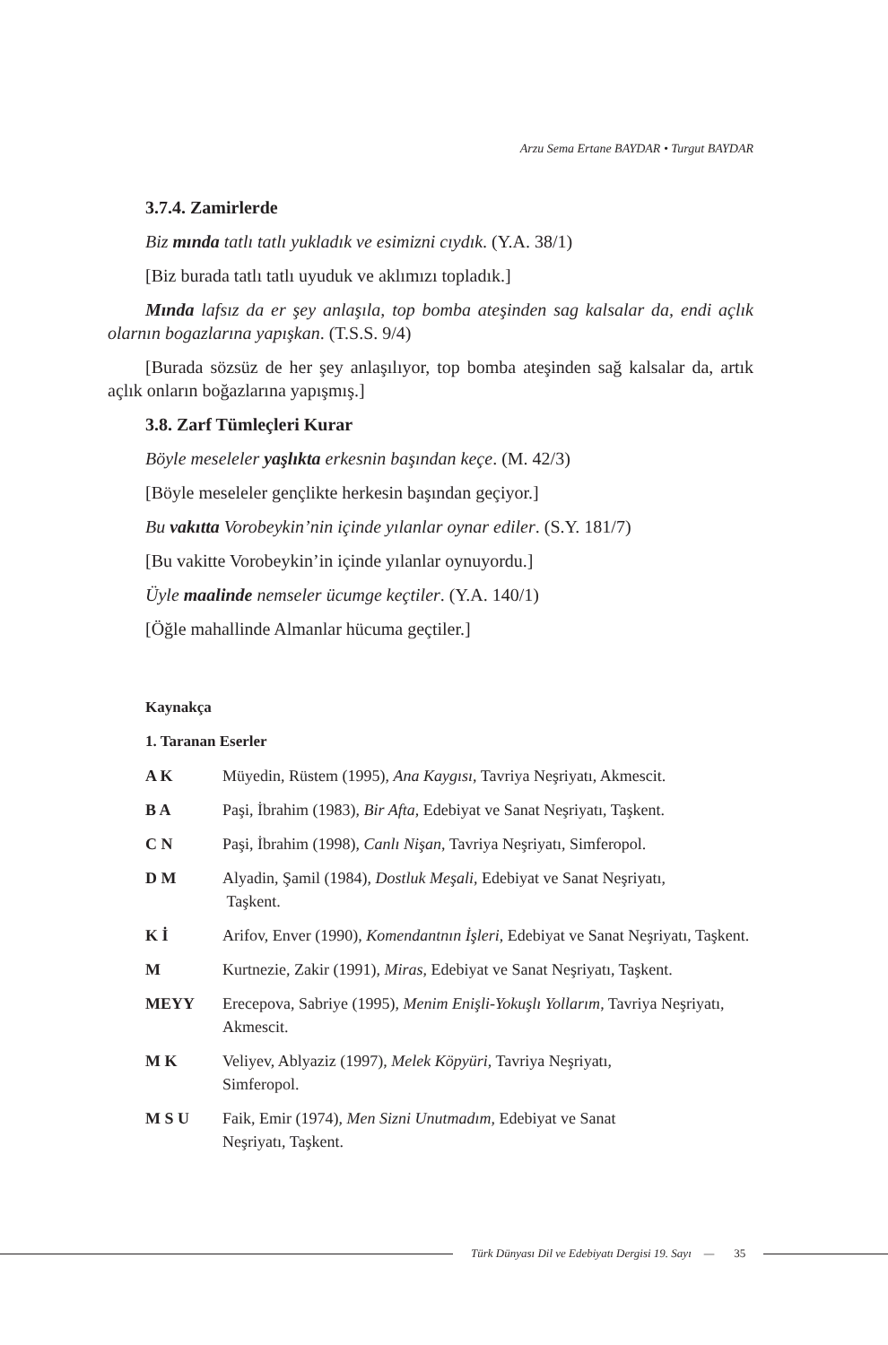Arzu Sema Ertane BAYDAR • Turgut BAYDAR
3.7.4. Zamirlerde
Biz mında tatlı tatlı yukladık ve esimizni cıydık. (Y.A. 38/1)
[Biz burada tatlı tatlı uyuduk ve aklımızı topladık.]
Mında lafsız da er şey anlaşıla, top bomba ateşinden sag kalsalar da, endi açlık olarnın bogazlarına yapışkan. (T.S.S. 9/4)
[Burada sözsüz de her şey anlaşılıyor, top bomba ateşinden sağ kalsalar da, artık açlık onların boğazlarına yapışmış.]
3.8. Zarf Tümleçleri Kurar
Böyle meseleler yaşlıkta erkesnin başından keçe. (M. 42/3)
[Böyle meseleler gençlikte herkesin başından geçiyor.]
Bu vakıtta Vorobeykin’nin içinde yılanlar oynar ediler. (S.Y. 181/7)
[Bu vakitte Vorobeykin’in içinde yılanlar oynuyordu.]
Üyle maalinde nemseler ücumge keçtiler. (Y.A. 140/1)
[Öğle mahallinde Almanlar hücuma geçtiler.]
Kaynakça
1. Taranan Eserler
A K Müyedin, Rüstem (1995), Ana Kaygısı, Tavriya Neşriyatı, Akmescit.
B A Paşi, İbrahim (1983), Bir Afta, Edebiyat ve Sanat Neşriyatı, Taşkent.
C N Paşi, İbrahim (1998), Canlı Nişan, Tavriya Neşriyatı, Simferopol.
D M Alyadin, Şamil (1984), Dostluk Meşali, Edebiyat ve Sanat Neşriyatı,
Taşkent.
K İ Arifov, Enver (1990), Komendantnın İşleri, Edebiyat ve Sanat Neşriyatı, Taşkent.
M Kurtnezie, Zakir (1991), Miras, Edebiyat ve Sanat Neşriyatı, Taşkent.
MEYY Erecepova, Sabriye (1995), Menim Enişli-Yokuşlı Yollarım, Tavriya Neşriyatı, Akmescit.
M K Veliyev, Ablyaziz (1997), Melek Köpyüri, Tavriya Neşriyatı,
Simferopol.
M S U Faik, Emir (1974), Men Sizni Unutmadım, Edebiyat ve Sanat
Neşriyatı, Taşkent.
Türk Dünyası Dil ve Edebiyatı Dergisi 19. Sayı — 35